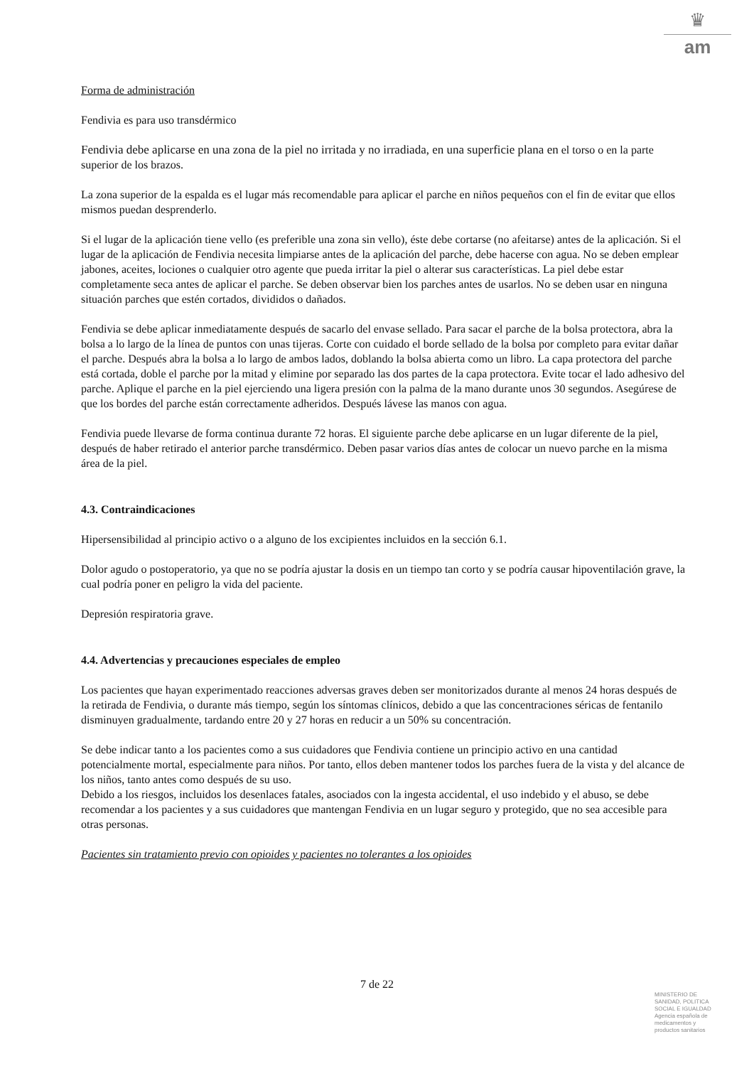♛
am
Forma de administración
Fendivia es para uso transdérmico
Fendivia debe aplicarse en una zona de la piel no irritada y no irradiada, en una superficie plana en el torso o en la parte superior de los brazos.
La zona superior de la espalda es el lugar más recomendable para aplicar el parche en niños pequeños con el fin de evitar que ellos mismos puedan desprenderlo.
Si el lugar de la aplicación tiene vello (es preferible una zona sin vello), éste debe cortarse (no afeitarse) antes de la aplicación. Si el lugar de la aplicación de Fendivia necesita limpiarse antes de la aplicación del parche, debe hacerse con agua. No se deben emplear jabones, aceites, lociones o cualquier otro agente que pueda irritar la piel o alterar sus características. La piel debe estar completamente seca antes de aplicar el parche. Se deben observar bien los parches antes de usarlos. No se deben usar en ninguna situación parches que estén cortados, divididos o dañados.
Fendivia se debe aplicar inmediatamente después de sacarlo del envase sellado. Para sacar el parche de la bolsa protectora, abra la bolsa a lo largo de la línea de puntos con unas tijeras. Corte con cuidado el borde sellado de la bolsa por completo para evitar dañar el parche. Después abra la bolsa a lo largo de ambos lados, doblando la bolsa abierta como un libro. La capa protectora del parche está cortada, doble el parche por la mitad y elimine por separado las dos partes de la capa protectora. Evite tocar el lado adhesivo del parche. Aplique el parche en la piel ejerciendo una ligera presión con la palma de la mano durante unos 30 segundos. Asegúrese de que los bordes del parche están correctamente adheridos. Después lávese las manos con agua.
Fendivia puede llevarse de forma continua durante 72 horas. El siguiente parche debe aplicarse en un lugar diferente de la piel, después de haber retirado el anterior parche transdérmico. Deben pasar varios días antes de colocar un nuevo parche en la misma área de la piel.
4.3. Contraindicaciones
Hipersensibilidad al principio activo o a alguno de los excipientes incluidos en la sección 6.1.
Dolor agudo o postoperatorio, ya que no se podría ajustar la dosis en un tiempo tan corto y se podría causar hipoventilación grave, la cual podría poner en peligro la vida del paciente.
Depresión respiratoria grave.
4.4. Advertencias y precauciones especiales de empleo
Los pacientes que hayan experimentado reacciones adversas graves deben ser monitorizados durante al menos 24 horas después de la retirada de Fendivia, o durante más tiempo, según los síntomas clínicos, debido a que las concentraciones séricas de fentanilo disminuyen gradualmente, tardando entre 20 y 27 horas en reducir a un 50% su concentración.
Se debe indicar tanto a los pacientes como a sus cuidadores que Fendivia contiene un principio activo en una cantidad potencialmente mortal, especialmente para niños. Por tanto, ellos deben mantener todos los parches fuera de la vista y del alcance de los niños, tanto antes como después de su uso.
Debido a los riesgos, incluidos los desenlaces fatales, asociados con la ingesta accidental, el uso indebido y el abuso, se debe recomendar a los pacientes y a sus cuidadores que mantengan Fendivia en un lugar seguro y protegido, que no sea accesible para otras personas.
Pacientes sin tratamiento previo con opioides y pacientes no tolerantes a los opioides
7 de 22
MINISTERIO DE SANIDAD, POLITICA SOCIAL E IGUALDAD
Agencia española de medicamentos y productos sanitarios